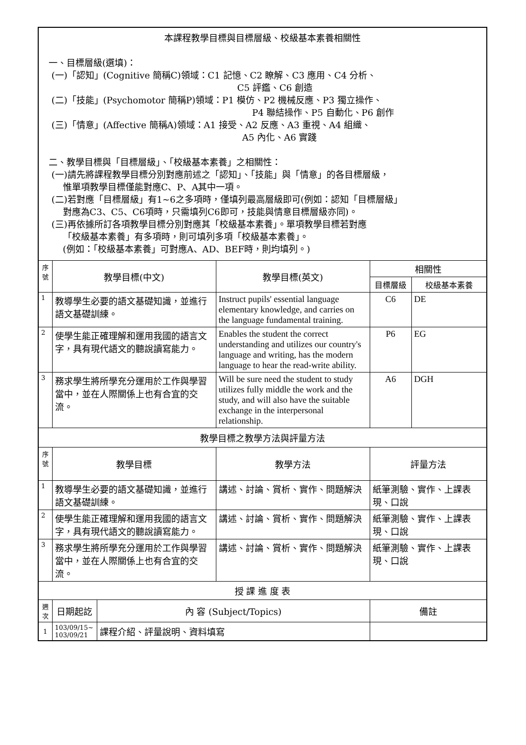| 本課程教學目標與目標層級、校級基本素養相關性 一、目標層級(選填)： (一)「認知」(Cognitive 簡稱C)領域：C1 記憶、C2 瞭解、C3 應用、C4 分析、 C5 評鑑、C6 創造 (二)「技能」(Psychomotor 簡稱P)領域：P1 模仿、P2 機械反應、P3 獨立操作、 P4 聯結操作、P5 自動化、P6 創作 (三)「情意」(Affective 簡稱A)領域：A1 接受、A2 反應、A3 重視、A4 組織、 A5 內化、A6 實踐 二、教學目標與「目標層級」、「校級基本素養」之相關性： (一)請先將課程教學目標分別對應前述之「認知」、「技能」與「情意」的各目標層級， 惟單項教學目標僅能對應C、P、A其中一項。 (二)若對應「目標層級」有1~6之多項時，僅填列最高層級即可(例如：認知「目標層級」 對應為C3、C5、C6項時，只需填列C6即可，技能與情意目標層級亦同)。 (三)再依據所訂各項教學目標分別對應其「校級基本素養」。單項教學目標若對應 「校級基本素養」有多項時，則可填列多項「校級基本素養」。 (例如：「校級基本素養」可對應A、AD、BEF時，則均填列。) | | | | | |
| 序 號 | 教學目標(中文) | | 教學目標(英文) | 相關性 | |
| | | | | 目標層級 | 校級基本素養 |
| 1 | 教導學生必要的語文基礎知識，並進行語文基礎訓練。 | | Instruct pupils' essential language elementary knowledge, and carries on the language fundamental training. | C6 | DE |
| 2 | 使學生能正確理解和運用我國的語言文字，具有現代語文的聽說讀寫能力。 | | Enables the student the correct understanding and utilizes our country's language and writing, has the modern language to hear the read-write ability. | P6 | EG |
| 3 | 務求學生將所學充分運用於工作與學習當中，並在人際關係上也有合宜的交流。 | | Will be sure need the student to study utilizes fully middle the work and the study, and will also have the suitable exchange in the interpersonal relationship. | A6 | DGH |
| 教學目標之教學方法與評量方法 | | | | | |
| 序 號 | 教學目標 | | 教學方法 | 評量方法 | |
| 1 | 教導學生必要的語文基礎知識，並進行語文基礎訓練。 | | 講述、討論、賞析、實作、問題解決 | 紙筆測驗、實作、上課表現、口說 | |
| 2 | 使學生能正確理解和運用我國的語言文字，具有現代語文的聽說讀寫能力。 | | 講述、討論、賞析、實作、問題解決 | 紙筆測驗、實作、上課表現、口說 | |
| 3 | 務求學生將所學充分運用於工作與學習當中，並在人際關係上也有合宜的交流。 | | 講述、討論、賞析、實作、問題解決 | 紙筆測驗、實作、上課表現、口說 | |
| 授 課 進 度 表 | | | | | |
| 週 次 | 日期起訖 | 內 容 (Subject/Topics) | | 備註 | |
| 1 | 103/09/15~ 103/09/21 | 課程介紹、評量說明、資料填寫 | | | |